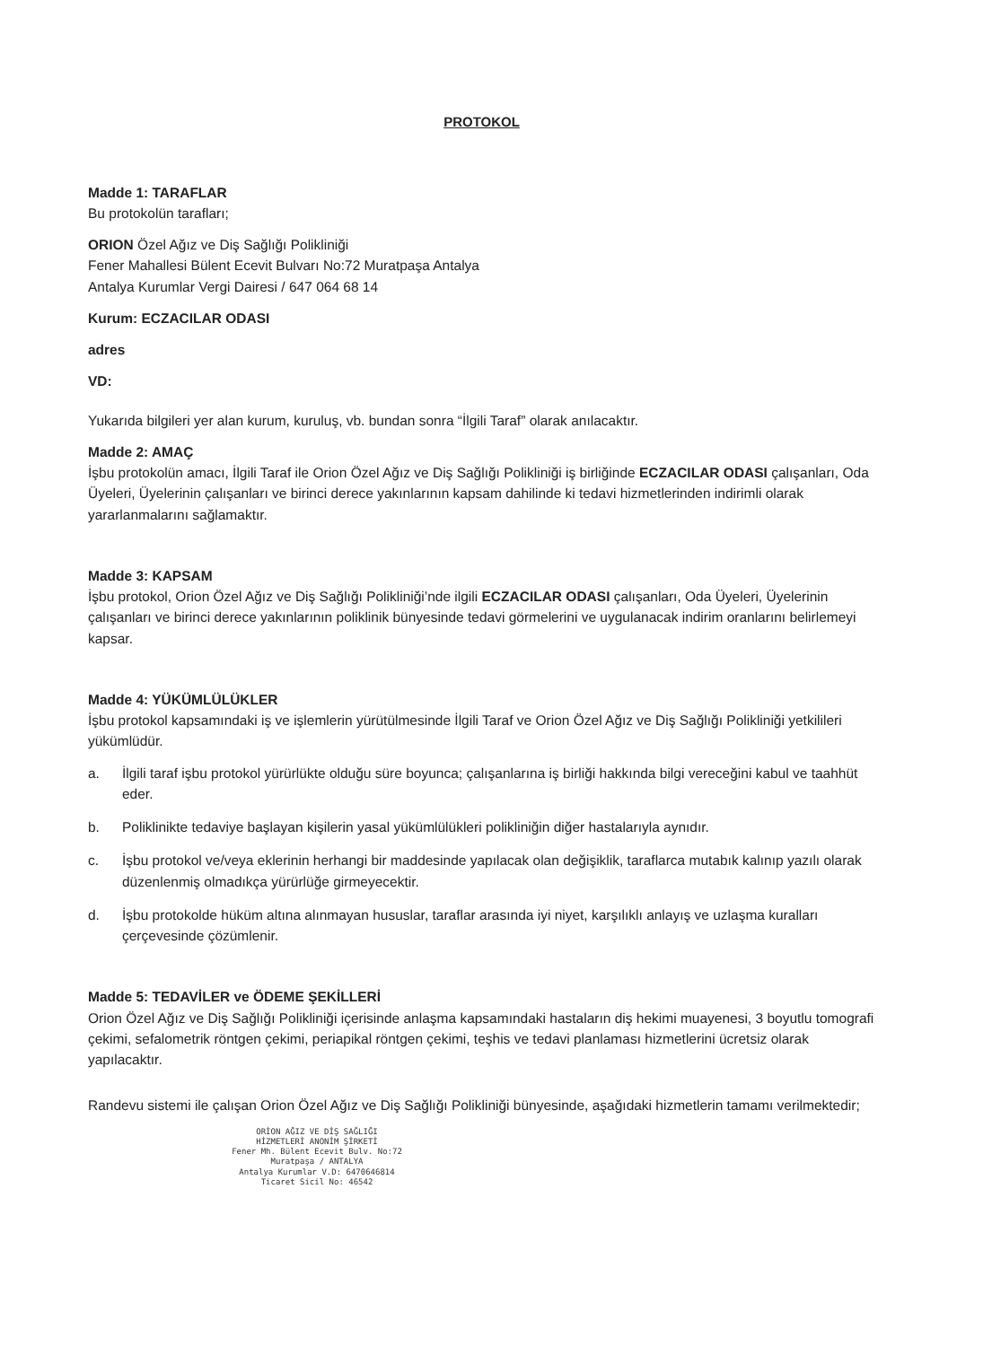PROTOKOL
Madde 1: TARAFLAR
Bu protokolün tarafları;
ORION Özel Ağız ve Diş Sağlığı Polikliniği
Fener Mahallesi Bülent Ecevit Bulvarı No:72 Muratpaşa Antalya
Antalya Kurumlar Vergi Dairesi / 647 064 68 14
Kurum: ECZACILAR ODASI
adres
VD:
Yukarıda bilgileri yer alan kurum, kuruluş, vb. bundan sonra “İlgili Taraf” olarak anılacaktır.
Madde 2: AMAÇ
İşbu protokolün amacı, İlgili Taraf ile Orion Özel Ağız ve Diş Sağlığı Polikliniği iş birliğinde ECZACILAR ODASI çalışanları, Oda Üyeleri, Üyelerinin çalışanları ve birinci derece yakınlarının kapsam dahilinde ki tedavi hizmetlerinden indirimli olarak yararlanmalarını sağlamaktır.
Madde 3: KAPSAM
İşbu protokol, Orion Özel Ağız ve Diş Sağlığı Polikliniği’nde ilgili ECZACILAR ODASI çalışanları, Oda Üyeleri, Üyelerinin çalışanları ve birinci derece yakınlarının poliklinik bünyesinde tedavi görmelerini ve uygulanacak indirim oranlarını belirlemeyi kapsar.
Madde 4: YÜKÜMLÜLÜKLER
İşbu protokol kapsamındaki iş ve işlemlerin yürütülmesinde İlgili Taraf ve Orion Özel Ağız ve Diş Sağlığı Polikliniği yetkilileri yükümlüdür.
a. İlgili taraf işbu protokol yürürlükte olduğu süre boyunca; çalışanlarına iş birliği hakkında bilgi vereceğini kabul ve taahhüt eder.
b. Poliklinikte tedaviye başlayan kişilerin yasal yükümlülükleri polikliniğin diğer hastalarıyla aynıdır.
c. İşbu protokol ve/veya eklerinin herhangi bir maddesinde yapılacak olan değişiklik, taraflarca mutabık kalınıp yazılı olarak düzenlenmiş olmadıkça yürürlüğe girmeyecektir.
d. İşbu protokolde hüküm altına alınmayan hususlar, taraflar arasında iyi niyet, karşılıklı anlayış ve uzlaşma kuralları çerçevesinde çözümlenir.
Madde 5: TEDAVİLER ve ÖDEME ŞEKİLLERİ
Orion Özel Ağız ve Diş Sağlığı Polikliniği içerisinde anlaşma kapsamındaki hastaların diş hekimi muayenesi, 3 boyutlu tomografi çekimi, sefalometrik röntgen çekimi, periapikal röntgen çekimi, teşhis ve tedavi planlaması hizmetlerini ücretsiz olarak yapılacaktır.
Randevu sistemi ile çalışan Orion Özel Ağız ve Diş Sağlığı Polikliniği bünyesinde, aşağıdaki hizmetlerin tamamı verilmektedir;
ORİON AĞIZ VE DİŞ SAĞLIĞI
HİZMETLERİ ANONİM ŞİRKETİ
Fener Mh. Bülent Ecevit Bulv. No:72
Muratpaşa / ANTALYA
Antalya Kurumlar V.D: 6470646814
Ticaret Sicil No: 46542